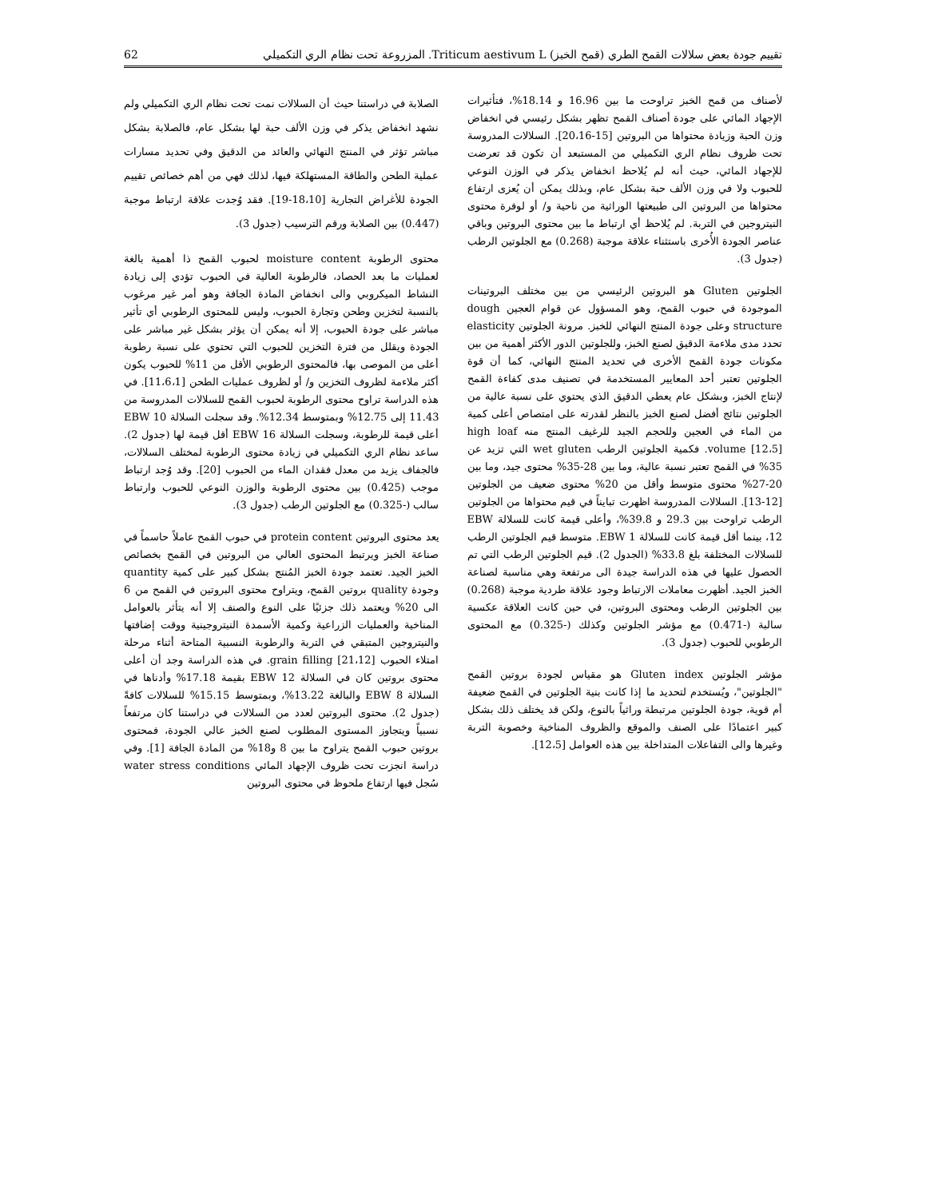تقييم جودة بعض سلالات القمح الطري (قمح الخبز) Triticum aestivum L. المزروعة تحت نظام الري التكميلي 62
الصلابة في دراستنا حيث أن السلالات نمت تحت نظام الري التكميلي ولم نشهد انخفاض يذكر في وزن الألف حبة لها بشكل عام، فالصلابة بشكل مباشر تؤثر في المنتج النهائي والعائد من الدقيق وفي تحديد مسارات عملية الطحن والطاقة المستهلكة فيها، لذلك فهي من أهم خصائص تقييم الجودة للأغراض التجارية [18،10-19]. فقد وُجدت علاقة ارتباط موجبة (0.447) بين الصلابة ورقم الترسيب (جدول 3).
محتوى الرطوبة moisture content لحبوب القمح ذا أهمية بالغة لعمليات ما بعد الحصاد، فالرطوبة العالية في الحبوب تؤدي إلى زيادة النشاط الميكروبي والى انخفاض المادة الجافة وهو أمر غير مرغوب بالنسبة لتخزين وطحن وتجارة الحبوب، وليس للمحتوى الرطوبي أي تأثير مباشر على جودة الحبوب، إلا أنه يمكن أن يؤثر بشكل غير مباشر على الجودة ويقلل من فترة التخزين للحبوب التي تحتوي على نسبة رطوبة أعلى من الموصى بها، فالمحتوى الرطوبي الأقل من 11% للحبوب يكون أكثر ملاءمة لظروف التخزين و/ أو لظروف عمليات الطحن [11،6،1]. في هذه الدراسة تراوح محتوى الرطوبة لحبوب القمح للسلالات المدروسة من 11.43 إلى 12.75% وبمتوسط 12.34%. وقد سجلت السلالة EBW 10 أعلى قيمة للرطوبة، وسجلت السلالة EBW 16 أقل قيمة لها (جدول 2). ساعد نظام الري التكميلي في زيادة محتوى الرطوبة لمختلف السلالات، فالجفاف يزيد من معدل فقدان الماء من الحبوب [20]. وقد وُجد ارتباط موجب (0.425) بين محتوى الرطوبة والوزن النوعي للحبوب وارتباط سالب (-0.325) مع الجلوتين الرطب (جدول 3).
يعد محتوى البروتين protein content في حبوب القمح عاملاً حاسماً في صناعة الخبز ويرتبط المحتوى العالي من البروتين في القمح بخصائص الخبز الجيد. تعتمد جودة الخبز المُنتج بشكل كبير على كمية quantity وجودة quality بروتين القمح، ويتراوح محتوى البروتين في القمح من 6 الى 20% ويعتمد ذلك جزئيًا على النوع والصنف إلا أنه يتأثر بالعوامل المناخية والعمليات الزراعية وكمية الأسمدة النيتروجينية ووقت إضافتها والنيتروجين المتبقي في التربة والرطوبة النسبية المتاحة أثناء مرحلة امتلاء الحبوب grain filling [21،12]. في هذه الدراسة وجد أن أعلى محتوى بروتين كان في السلالة EBW 12 بقيمة 17.18% وأدناها في السلالة EBW 8 والبالغة 13.22%، وبمتوسط 15.15% للسلالات كافةً (جدول 2). محتوى البروتين لعدد من السلالات في دراستنا كان مرتفعاً نسبياً ويتجاوز المستوى المطلوب لصنع الخبز عالي الجودة، فمحتوى بروتين حبوب القمح يتراوح ما بين 8 و18% من المادة الجافة [1]. وفي دراسة انجزت تحت ظروف الإجهاد المائي water stress conditions سُجل فيها ارتفاع ملحوظ في محتوى البروتين
لأصناف من قمح الخبز تراوحت ما بين 16.96 و 18.14%، فتأثيرات الإجهاد المائي على جودة أصناف القمح تظهر بشكل رئيسي في انخفاض وزن الحبة وزيادة محتواها من البروتين [15-20،16]. السلالات المدروسة تحت ظروف نظام الري التكميلي من المستبعد أن تكون قد تعرضت للإجهاد المائي، حيث أنه لم يُلاحظ انخفاض يذكر في الوزن النوعي للحبوب ولا في وزن الألف حبة بشكل عام، وبذلك يمكن أن يُعزى ارتفاع محتواها من البروتين الى طبيعتها الوراثية من ناحية و/ أو لوفرة محتوى النيتروجين في التربة. لم يُلاحظ أي ارتباط ما بين محتوى البروتين وباقي عناصر الجودة الأُخرى باستثناء علاقة موجبة (0.268) مع الجلوتين الرطب (جدول 3).
الجلوتين Gluten هو البروتين الرئيسي من بين مختلف البروتينات الموجودة في حبوب القمح، وهو المسؤول عن قوام العجين dough structure وعلى جودة المنتج النهائي للخبز. مرونة الجلوتين elasticity تحدد مدى ملاءمة الدقيق لصنع الخبز، وللجلوتين الدور الأكثر أهمية من بين مكونات جودة القمح الأخرى في تحديد المنتج النهائي، كما أن قوة الجلوتين تعتبر أحد المعايير المستخدمة في تصنيف مدى كفاءة القمح لإنتاج الخبز، وبشكل عام يعطي الدقيق الذي يحتوي على نسبة عالية من الجلوتين نتائج أفضل لصنع الخبز بالنظر لقدرته على امتصاص أعلى كمية من الماء في العجين وللحجم الجيد للرغيف المنتج منه high loaf volume [12،5]. فكمية الجلوتين الرطب wet gluten التي تزيد عن 35% في القمح تعتبر نسبة عالية، وما بين 28-35% محتوى جيد، وما بين 20-27% محتوى متوسط وأقل من 20% محتوى ضعيف من الجلوتين [12-13]. السلالات المدروسة اظهرت تبايناً في قيم محتواها من الجلوتين الرطب تراوحت بين 29.3 و 39.8%، وأعلى قيمة كانت للسلالة EBW 12، بينما أقل قيمة كانت للسلالة EBW 1. متوسط قيم الجلوتين الرطب للسلالات المختلفة بلغ 33.8% (الجدول 2). قيم الجلوتين الرطب التي تم الحصول عليها في هذه الدراسة جيدة الى مرتفعة وهي مناسبة لصناعة الخبز الجيد. أظهرت معاملات الارتباط وجود علاقة طردية موجبة (0.268) بين الجلوتين الرطب ومحتوى البروتين، في حين كانت العلاقة عكسية سالبة (-0.471) مع مؤشر الجلوتين وكذلك (-0.325) مع المحتوى الرطوبي للحبوب (جدول 3).
مؤشر الجلوتين Gluten index هو مقياس لجودة بروتين القمح "الجلوتين"، ويُستخدم لتحديد ما إذا كانت بنية الجلوتين في القمح ضعيفة أم قوية، جودة الجلوتين مرتبطة وراثياً بالنوع، ولكن قد يختلف ذلك بشكل كبير اعتمادًا على الصنف والموقع والظروف المناخية وخصوبة التربة وغيرها والى التفاعلات المتداخلة بين هذه العوامل [12،5].